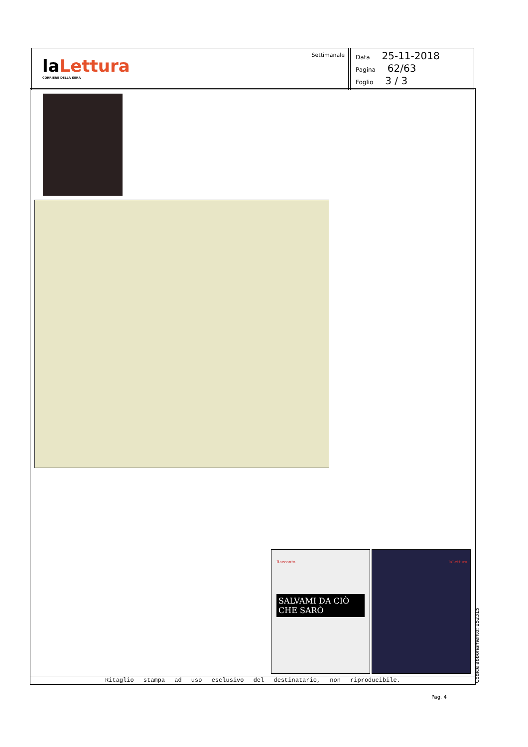| la Lettura CORRIERE DELLA SERA Settimanale | Data 25-11-2018 Pagina 62/63 Foglio 3 / 3 |
Racconto
SALVAMI DA CIÒ CHE SARÒ
laLettura
Ritaglio stampa ad uso esclusivo del destinatario, non riproducibile.
Codice abbonamento: 152315
Pag. 4